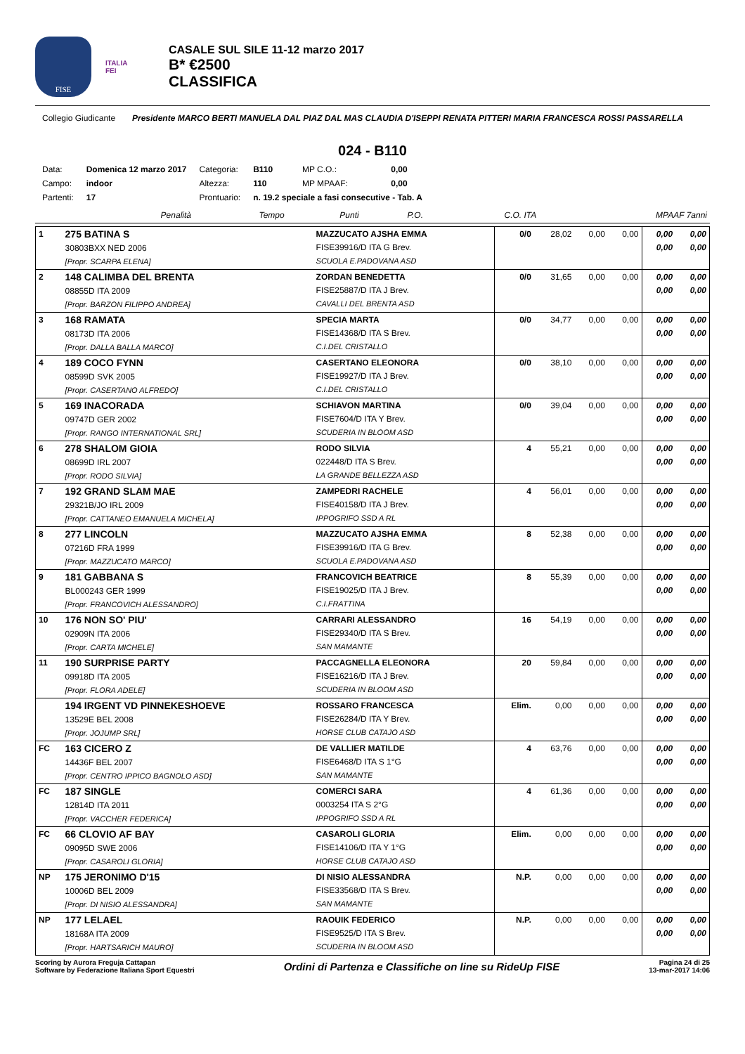FISE
ITALIA
FEI
CASALE SUL SILE 11-12 marzo 2017
B* €2500
CLASSIFICA
Collegio Giudicante
Presidente MARCO BERTI MANUELA DAL PIAZ DAL MAS CLAUDIA D'ISEPPI RENATA PITTERI MARIA FRANCESCA ROSSI PASSARELLA
024 - B110
| Data: | Domenica 12 marzo 2017 | Categoria: | B110 | MP C.O.: | 0,00 |
| Campo: | indoor | Altezza: | 110 | MP MPAAF: | 0,00 |
| Partenti: | 17 | Prontuario: | n. 19.2 speciale a fasi consecutive - Tab. A | | |
| | | | Penalità | Tempo | Punti | P.O. | C.O. ITA | MPAAF 7anni |
| 1 | 275 BATINA S 30803BXX NED 2006 [Propr. SCARPA ELENA] | MAZZUCATO AJSHA EMMA FISE39916/D ITA G Brev. SCUOLA E.PADOVANA ASD | 0/0 | 28,02 | 0,00 | 0,00 | 0,00 0,00 | 0,00 0,00 |
| 2 | 148 CALIMBA DEL BRENTA 08855D ITA 2009 [Propr. BARZON FILIPPO ANDREA] | ZORDAN BENEDETTA FISE25887/D ITA J Brev. CAVALLI DEL BRENTA ASD | 0/0 | 31,65 | 0,00 | 0,00 | 0,00 0,00 | 0,00 0,00 |
| 3 | 168 RAMATA 08173D ITA 2006 [Propr. DALLA BALLA MARCO] | SPECIA MARTA FISE14368/D ITA S Brev. C.I.DEL CRISTALLO | 0/0 | 34,77 | 0,00 | 0,00 | 0,00 0,00 | 0,00 0,00 |
| 4 | 189 COCO FYNN 08599D SVK 2005 [Propr. CASERTANO ALFREDO] | CASERTANO ELEONORA FISE19927/D ITA J Brev. C.I.DEL CRISTALLO | 0/0 | 38,10 | 0,00 | 0,00 | 0,00 0,00 | 0,00 0,00 |
| 5 | 169 INACORADA 09747D GER 2002 [Propr. RANGO INTERNATIONAL SRL] | SCHIAVON MARTINA FISE7604/D ITA Y Brev. SCUDERIA IN BLOOM ASD | 0/0 | 39,04 | 0,00 | 0,00 | 0,00 0,00 | 0,00 0,00 |
| 6 | 278 SHALOM GIOIA 08699D IRL 2007 [Propr. RODO SILVIA] | RODO SILVIA 022448/D ITA S Brev. LA GRANDE BELLEZZA ASD | 4 | 55,21 | 0,00 | 0,00 | 0,00 0,00 | 0,00 0,00 |
| 7 | 192 GRAND SLAM MAE 29321B/JO IRL 2009 [Propr. CATTANEO EMANUELA MICHELA] | ZAMPEDRI RACHELE FISE40158/D ITA J Brev. IPPOGRIFO SSD A RL | 4 | 56,01 | 0,00 | 0,00 | 0,00 0,00 | 0,00 0,00 |
| 8 | 277 LINCOLN 07216D FRA 1999 [Propr. MAZZUCATO MARCO] | MAZZUCATO AJSHA EMMA FISE39916/D ITA G Brev. SCUOLA E.PADOVANA ASD | 8 | 52,38 | 0,00 | 0,00 | 0,00 0,00 | 0,00 0,00 |
| 9 | 181 GABBANA S BL000243 GER 1999 [Propr. FRANCOVICH ALESSANDRO] | FRANCOVICH BEATRICE FISE19025/D ITA J Brev. C.I.FRATTINA | 8 | 55,39 | 0,00 | 0,00 | 0,00 0,00 | 0,00 0,00 |
| 10 | 176 NON SO' PIU' 02909N ITA 2006 [Propr. CARTA MICHELE] | CARRARI ALESSANDRO FISE29340/D ITA S Brev. SAN MAMANTE | 16 | 54,19 | 0,00 | 0,00 | 0,00 0,00 | 0,00 0,00 |
| 11 | 190 SURPRISE PARTY 09918D ITA 2005 [Propr. FLORA ADELE] | PACCAGNELLA ELEONORA FISE16216/D ITA J Brev. SCUDERIA IN BLOOM ASD | 20 | 59,84 | 0,00 | 0,00 | 0,00 0,00 | 0,00 0,00 |
| | 194 IRGENT VD PINNEKESHOEVE 13529E BEL 2008 [Propr. JOJUMP SRL] | ROSSARO FRANCESCA FISE26284/D ITA Y Brev. HORSE CLUB CATAJO ASD | Elim. | 0,00 | 0,00 | 0,00 | 0,00 0,00 | 0,00 0,00 |
| FC | 163 CICERO Z 14436F BEL 2007 [Propr. CENTRO IPPICO BAGNOLO ASD] | DE VALLIER MATILDE FISE6468/D ITA S 1°G SAN MAMANTE | 4 | 63,76 | 0,00 | 0,00 | 0,00 0,00 | 0,00 0,00 |
| FC | 187 SINGLE 12814D ITA 2011 [Propr. VACCHER FEDERICA] | COMERCI SARA 0003254 ITA S 2°G IPPOGRIFO SSD A RL | 4 | 61,36 | 0,00 | 0,00 | 0,00 0,00 | 0,00 0,00 |
| FC | 66 CLOVIO AF BAY 09095D SWE 2006 [Propr. CASAROLI GLORIA] | CASAROLI GLORIA FISE14106/D ITA Y 1°G HORSE CLUB CATAJO ASD | Elim. | 0,00 | 0,00 | 0,00 | 0,00 0,00 | 0,00 0,00 |
| NP | 175 JERONIMO D'15 10006D BEL 2009 [Propr. DI NISIO ALESSANDRA] | DI NISIO ALESSANDRA FISE33568/D ITA S Brev. SAN MAMANTE | N.P. | 0,00 | 0,00 | 0,00 | 0,00 0,00 | 0,00 0,00 |
| NP | 177 LELAEL 18168A ITA 2009 [Propr. HARTSARICH MAURO] | RAOUIK FEDERICO FISE9525/D ITA S Brev. SCUDERIA IN BLOOM ASD | N.P. | 0,00 | 0,00 | 0,00 | 0,00 0,00 | 0,00 0,00 |
Scoring by Aurora Freguja Cattapan
Software by Federazione Italiana Sport Equestri
Ordini di Partenza e Classifiche on line su RideUp FISE
Pagina 24 di 25
13-mar-2017 14:06